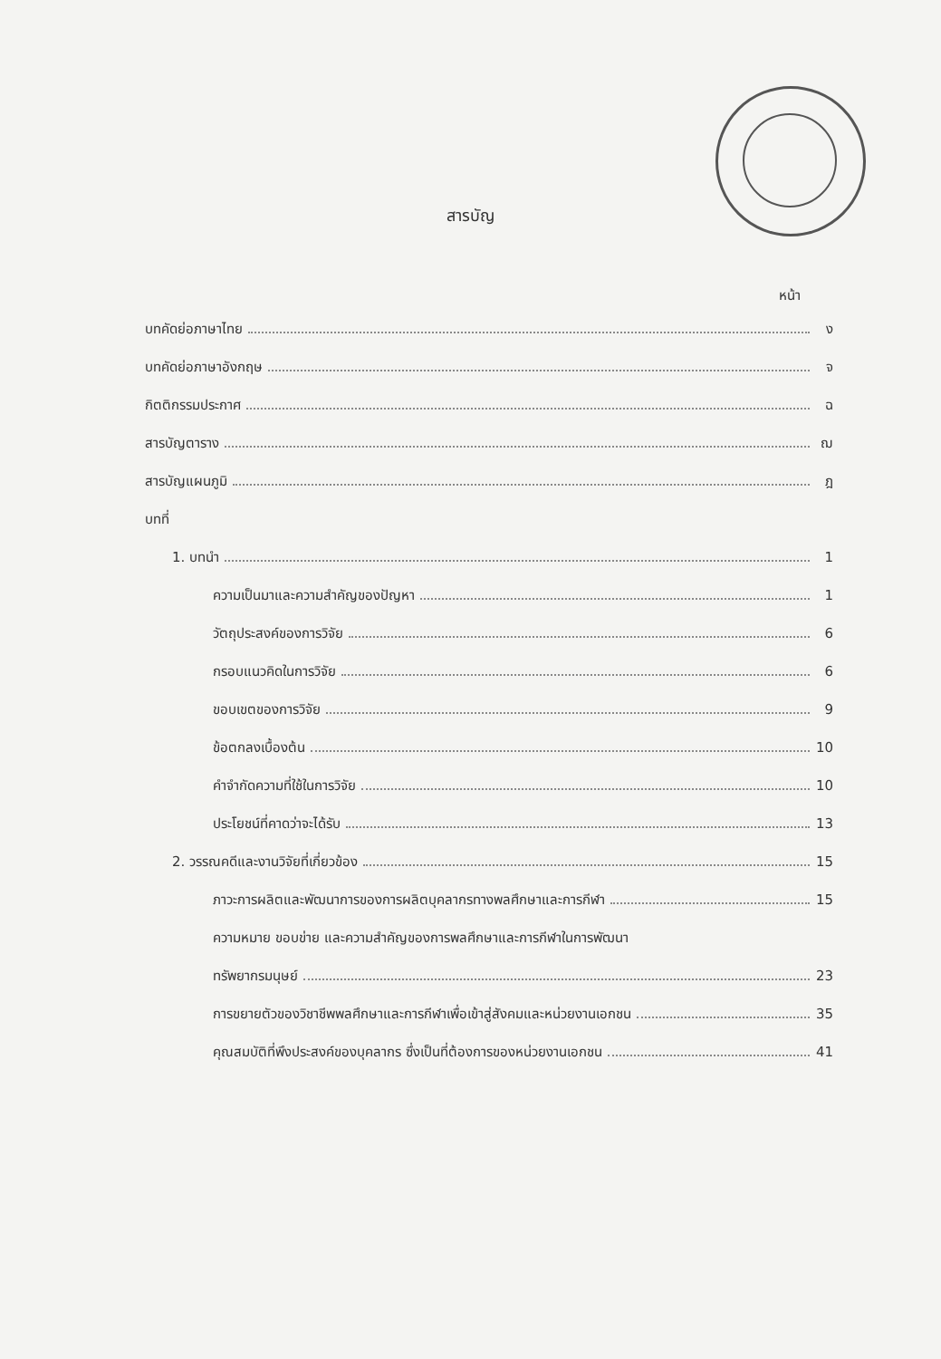สารบัญ
หน้า
บทคัดย่อภาษาไทย ง
บทคัดย่อภาษาอังกฤษ จ
กิตติกรรมประกาศ ฉ
สารบัญตาราง ฌ
สารบัญแผนภูมิ ฎ
บทที่
1. บทนำ 1
ความเป็นมาและความสำคัญของปัญหา 1
วัตถุประสงค์ของการวิจัย 6
กรอบแนวคิดในการวิจัย 6
ขอบเขตของการวิจัย 9
ข้อตกลงเบื้องต้น 10
คำจำกัดความที่ใช้ในการวิจัย 10
ประโยชน์ที่คาดว่าจะได้รับ 13
2. วรรณคดีและงานวิจัยที่เกี่ยวข้อง 15
ภาวะการผลิตและพัฒนาการของการผลิตบุคลากรทางพลศึกษาและการกีฬา 15
ความหมาย ขอบข่าย และความสำคัญของการพลศึกษาและการกีฬาในการพัฒนา
ทรัพยากรมนุษย์ 23
การขยายตัวของวิชาชีพพลศึกษาและการกีฬาเพื่อเข้าสู่สังคมและหน่วยงานเอกชน 35
คุณสมบัติที่พึงประสงค์ของบุคลากร ซึ่งเป็นที่ต้องการของหน่วยงานเอกชน 41